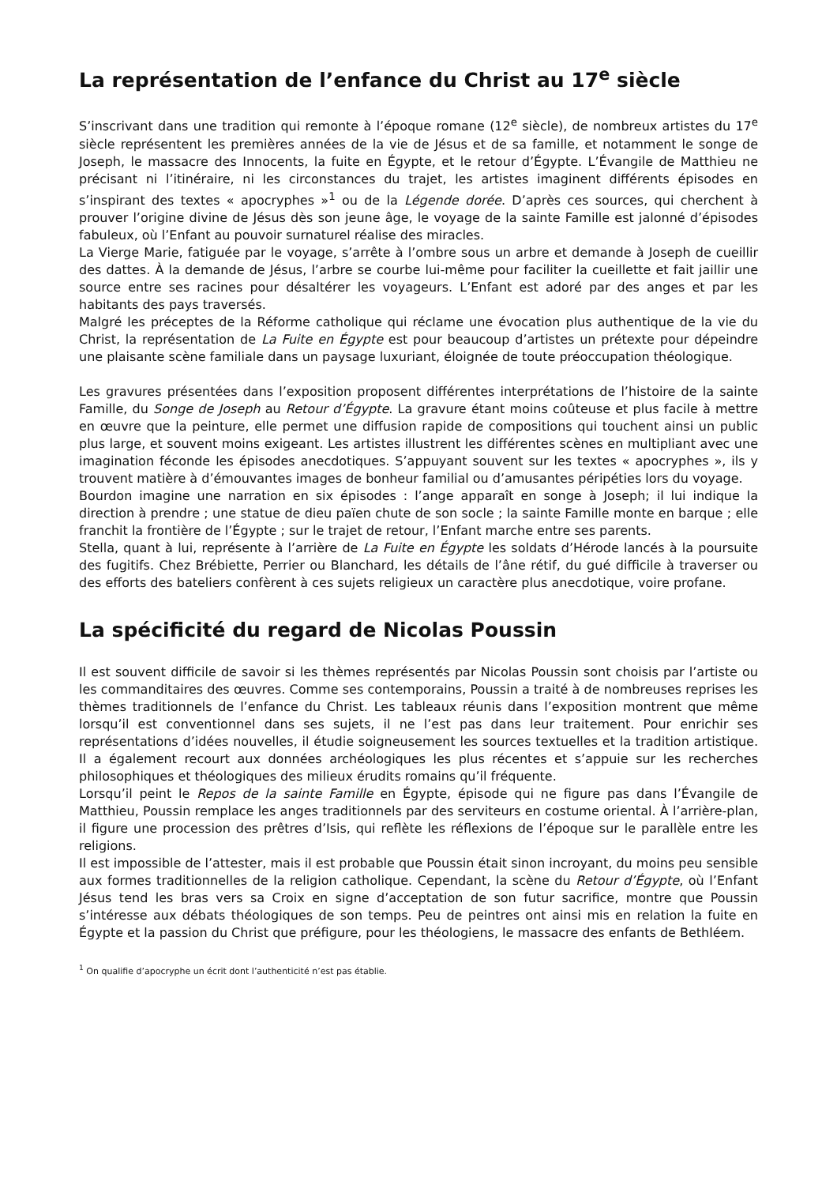La représentation de l’enfance du Christ au 17<sup>e</sup> siècle
S’inscrivant dans une tradition qui remonte à l’époque romane (12<sup>e</sup> siècle), de nombreux artistes du 17<sup>e</sup> siècle représentent les premières années de la vie de Jésus et de sa famille, et notamment le songe de Joseph, le massacre des Innocents, la fuite en Égypte, et le retour d’Égypte. L’Évangile de Matthieu ne précisant ni l’itinéraire, ni les circonstances du trajet, les artistes imaginent différents épisodes en s’inspirant des textes « apocryphes »<sup>1</sup> ou de la Légende dorée. D’après ces sources, qui cherchent à prouver l’origine divine de Jésus dès son jeune âge, le voyage de la sainte Famille est jalonné d’épisodes fabuleux, où l’Enfant au pouvoir surnaturel réalise des miracles.
La Vierge Marie, fatiguée par le voyage, s’arrête à l’ombre sous un arbre et demande à Joseph de cueillir des dattes. À la demande de Jésus, l’arbre se courbe lui-même pour faciliter la cueillette et fait jaillir une source entre ses racines pour désaltérer les voyageurs. L’Enfant est adoré par des anges et par les habitants des pays traversés.
Malgré les préceptes de la Réforme catholique qui réclame une évocation plus authentique de la vie du Christ, la représentation de La Fuite en Égypte est pour beaucoup d’artistes un prétexte pour dépeindre une plaisante scène familiale dans un paysage luxuriant, éloignée de toute préoccupation théologique.
Les gravures présentées dans l’exposition proposent différentes interprétations de l’histoire de la sainte Famille, du Songe de Joseph au Retour d’Égypte. La gravure étant moins coûteuse et plus facile à mettre en œuvre que la peinture, elle permet une diffusion rapide de compositions qui touchent ainsi un public plus large, et souvent moins exigeant. Les artistes illustrent les différentes scènes en multipliant avec une imagination féconde les épisodes anecdotiques. S’appuyant souvent sur les textes « apocryphes », ils y trouvent matière à d’émouvantes images de bonheur familial ou d’amusantes péripéties lors du voyage.
Bourdon imagine une narration en six épisodes : l’ange apparaît en songe à Joseph; il lui indique la direction à prendre ; une statue de dieu païen chute de son socle ; la sainte Famille monte en barque ; elle franchit la frontière de l’Égypte ; sur le trajet de retour, l’Enfant marche entre ses parents.
Stella, quant à lui, représente à l’arrière de La Fuite en Égypte les soldats d’Hérode lancés à la poursuite des fugitifs. Chez Brébiette, Perrier ou Blanchard, les détails de l’âne rétif, du gué difficile à traverser ou des efforts des bateliers confèrent à ces sujets religieux un caractère plus anecdotique, voire profane.
La spécificité du regard de Nicolas Poussin
Il est souvent difficile de savoir si les thèmes représentés par Nicolas Poussin sont choisis par l’artiste ou les commanditaires des œuvres. Comme ses contemporains, Poussin a traité à de nombreuses reprises les thèmes traditionnels de l’enfance du Christ. Les tableaux réunis dans l’exposition montrent que même lorsqu’il est conventionnel dans ses sujets, il ne l’est pas dans leur traitement. Pour enrichir ses représentations d’idées nouvelles, il étudie soigneusement les sources textuelles et la tradition artistique. Il a également recourt aux données archéologiques les plus récentes et s’appuie sur les recherches philosophiques et théologiques des milieux érudits romains qu’il fréquente.
Lorsqu’il peint le Repos de la sainte Famille en Égypte, épisode qui ne figure pas dans l’Évangile de Matthieu, Poussin remplace les anges traditionnels par des serviteurs en costume oriental. À l’arrière-plan, il figure une procession des prêtres d’Isis, qui reflète les réflexions de l’époque sur le parallèle entre les religions.
Il est impossible de l’attester, mais il est probable que Poussin était sinon incroyant, du moins peu sensible aux formes traditionnelles de la religion catholique. Cependant, la scène du Retour d’Égypte, où l’Enfant Jésus tend les bras vers sa Croix en signe d’acceptation de son futur sacrifice, montre que Poussin s’intéresse aux débats théologiques de son temps. Peu de peintres ont ainsi mis en relation la fuite en Égypte et la passion du Christ que préfigure, pour les théologiens, le massacre des enfants de Bethléem.
<sup>1</sup> On qualifie d’apocryphe un écrit dont l’authenticité n’est pas établie.